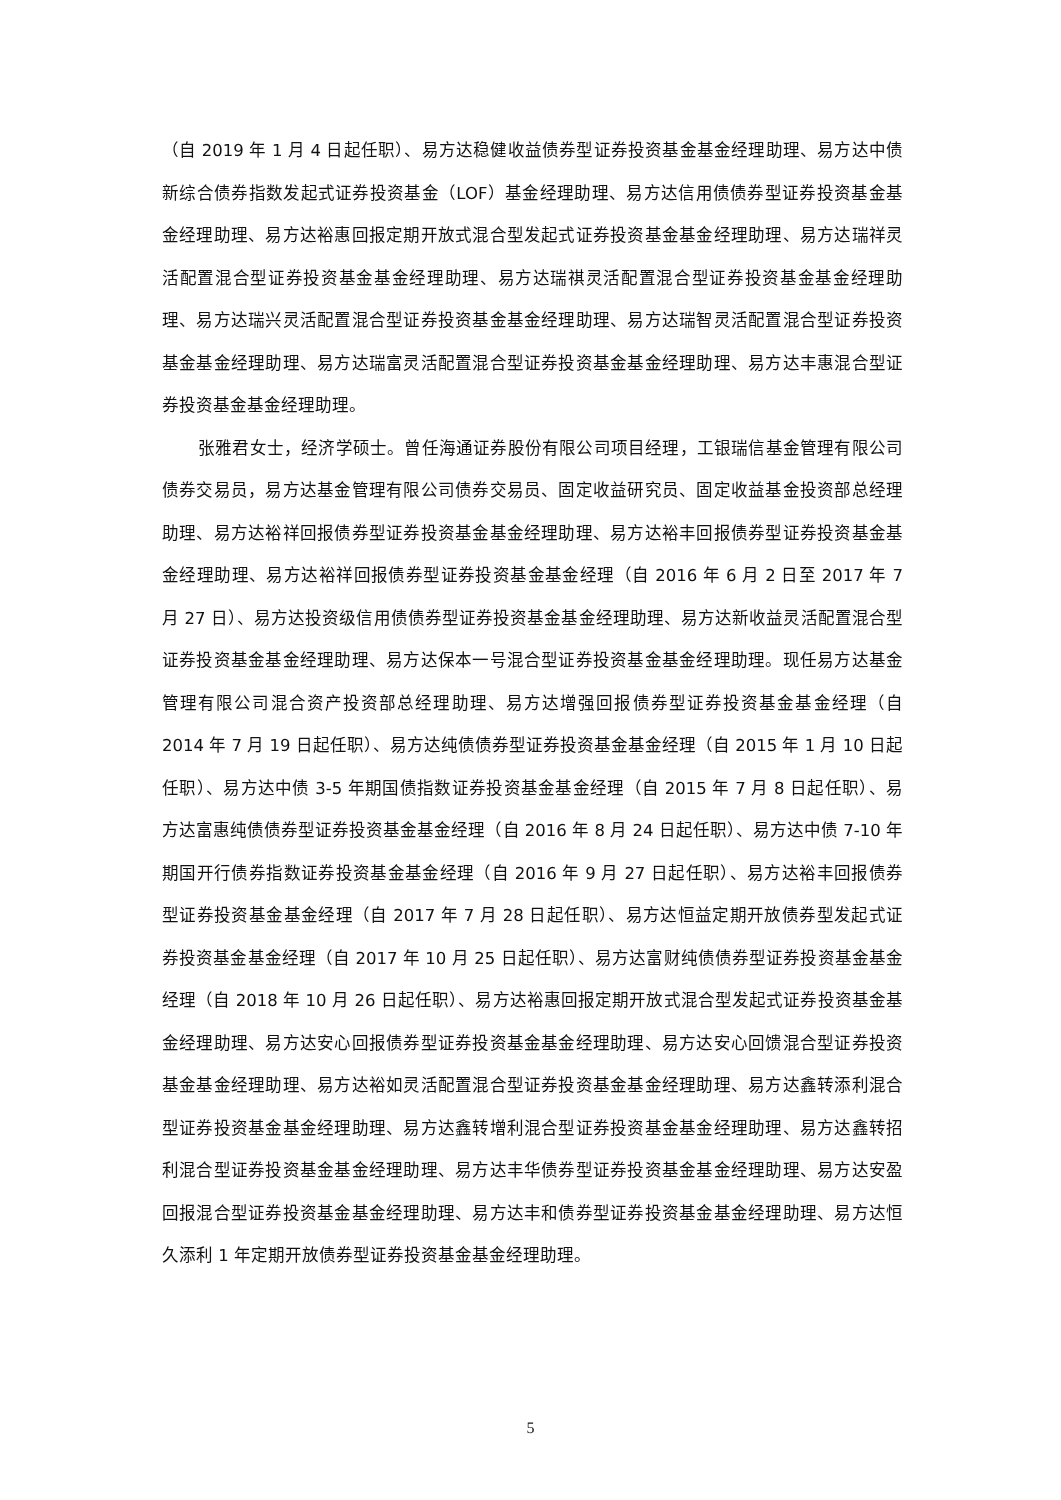（自 2019 年 1 月 4 日起任职）、易方达稳健收益债券型证券投资基金基金经理助理、易方达中债新综合债券指数发起式证券投资基金（LOF）基金经理助理、易方达信用债债券型证券投资基金基金经理助理、易方达裕惠回报定期开放式混合型发起式证券投资基金基金经理助理、易方达瑞祥灵活配置混合型证券投资基金基金经理助理、易方达瑞祺灵活配置混合型证券投资基金基金经理助理、易方达瑞兴灵活配置混合型证券投资基金基金经理助理、易方达瑞智灵活配置混合型证券投资基金基金经理助理、易方达瑞富灵活配置混合型证券投资基金基金经理助理、易方达丰惠混合型证券投资基金基金经理助理。
张雅君女士，经济学硕士。曾任海通证券股份有限公司项目经理，工银瑞信基金管理有限公司债券交易员，易方达基金管理有限公司债券交易员、固定收益研究员、固定收益基金投资部总经理助理、易方达裕祥回报债券型证券投资基金基金经理助理、易方达裕丰回报债券型证券投资基金基金经理助理、易方达裕祥回报债券型证券投资基金基金经理（自 2016 年 6 月 2 日至 2017 年 7 月 27 日）、易方达投资级信用债债券型证券投资基金基金经理助理、易方达新收益灵活配置混合型证券投资基金基金经理助理、易方达保本一号混合型证券投资基金基金经理助理。现任易方达基金管理有限公司混合资产投资部总经理助理、易方达增强回报债券型证券投资基金基金经理（自 2014 年 7 月 19 日起任职）、易方达纯债债券型证券投资基金基金经理（自 2015 年 1 月 10 日起任职）、易方达中债 3-5 年期国债指数证券投资基金基金经理（自 2015 年 7 月 8 日起任职）、易方达富惠纯债债券型证券投资基金基金经理（自 2016 年 8 月 24 日起任职）、易方达中债 7-10 年期国开行债券指数证券投资基金基金经理（自 2016 年 9 月 27 日起任职）、易方达裕丰回报债券型证券投资基金基金经理（自 2017 年 7 月 28 日起任职）、易方达恒益定期开放债券型发起式证券投资基金基金经理（自 2017 年 10 月 25 日起任职）、易方达富财纯债债券型证券投资基金基金经理（自 2018 年 10 月 26 日起任职）、易方达裕惠回报定期开放式混合型发起式证券投资基金基金经理助理、易方达安心回报债券型证券投资基金基金经理助理、易方达安心回馈混合型证券投资基金基金经理助理、易方达裕如灵活配置混合型证券投资基金基金经理助理、易方达鑫转添利混合型证券投资基金基金经理助理、易方达鑫转增利混合型证券投资基金基金经理助理、易方达鑫转招利混合型证券投资基金基金经理助理、易方达丰华债券型证券投资基金基金经理助理、易方达安盈回报混合型证券投资基金基金经理助理、易方达丰和债券型证券投资基金基金经理助理、易方达恒久添利 1 年定期开放债券型证券投资基金基金经理助理。
5